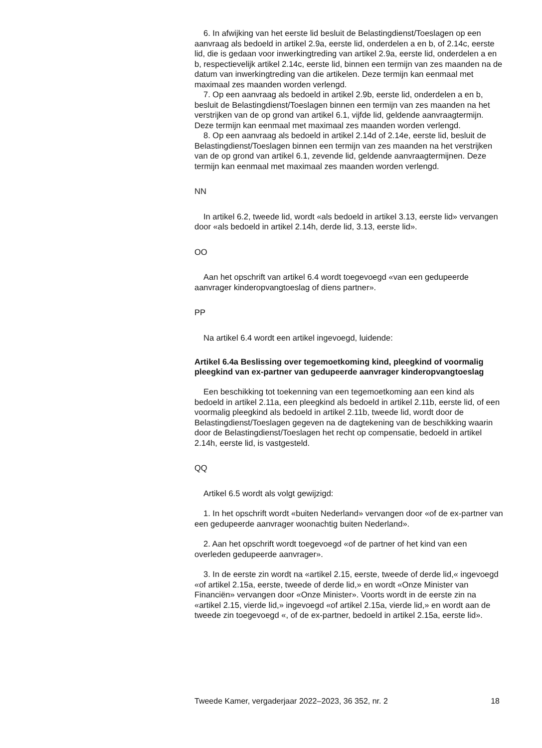6. In afwijking van het eerste lid besluit de Belastingdienst/Toeslagen op een aanvraag als bedoeld in artikel 2.9a, eerste lid, onderdelen a en b, of 2.14c, eerste lid, die is gedaan voor inwerkingtreding van artikel 2.9a, eerste lid, onderdelen a en b, respectievelijk artikel 2.14c, eerste lid, binnen een termijn van zes maanden na de datum van inwerkingtreding van die artikelen. Deze termijn kan eenmaal met maximaal zes maanden worden verlengd.
7. Op een aanvraag als bedoeld in artikel 2.9b, eerste lid, onderdelen a en b, besluit de Belastingdienst/Toeslagen binnen een termijn van zes maanden na het verstrijken van de op grond van artikel 6.1, vijfde lid, geldende aanvraagtermijn. Deze termijn kan eenmaal met maximaal zes maanden worden verlengd.
8. Op een aanvraag als bedoeld in artikel 2.14d of 2.14e, eerste lid, besluit de Belastingdienst/Toeslagen binnen een termijn van zes maanden na het verstrijken van de op grond van artikel 6.1, zevende lid, geldende aanvraagtermijnen. Deze termijn kan eenmaal met maximaal zes maanden worden verlengd.
NN
In artikel 6.2, tweede lid, wordt «als bedoeld in artikel 3.13, eerste lid» vervangen door «als bedoeld in artikel 2.14h, derde lid, 3.13, eerste lid».
OO
Aan het opschrift van artikel 6.4 wordt toegevoegd «van een gedupeerde aanvrager kinderopvangtoeslag of diens partner».
PP
Na artikel 6.4 wordt een artikel ingevoegd, luidende:
Artikel 6.4a Beslissing over tegemoetkoming kind, pleegkind of voormalig pleegkind van ex-partner van gedupeerde aanvrager kinderopvangtoeslag
Een beschikking tot toekenning van een tegemoetkoming aan een kind als bedoeld in artikel 2.11a, een pleegkind als bedoeld in artikel 2.11b, eerste lid, of een voormalig pleegkind als bedoeld in artikel 2.11b, tweede lid, wordt door de Belastingdienst/Toeslagen gegeven na de dagtekening van de beschikking waarin door de Belastingdienst/Toeslagen het recht op compensatie, bedoeld in artikel 2.14h, eerste lid, is vastgesteld.
QQ
Artikel 6.5 wordt als volgt gewijzigd:
1. In het opschrift wordt «buiten Nederland» vervangen door «of de ex-partner van een gedupeerde aanvrager woonachtig buiten Nederland».
2. Aan het opschrift wordt toegevoegd «of de partner of het kind van een overleden gedupeerde aanvrager».
3. In de eerste zin wordt na «artikel 2.15, eerste, tweede of derde lid,« ingevoegd «of artikel 2.15a, eerste, tweede of derde lid,» en wordt «Onze Minister van Financiën» vervangen door «Onze Minister». Voorts wordt in de eerste zin na «artikel 2.15, vierde lid,» ingevoegd «of artikel 2.15a, vierde lid,» en wordt aan de tweede zin toegevoegd «, of de ex-partner, bedoeld in artikel 2.15a, eerste lid».
Tweede Kamer, vergaderjaar 2022–2023, 36 352, nr. 2 18